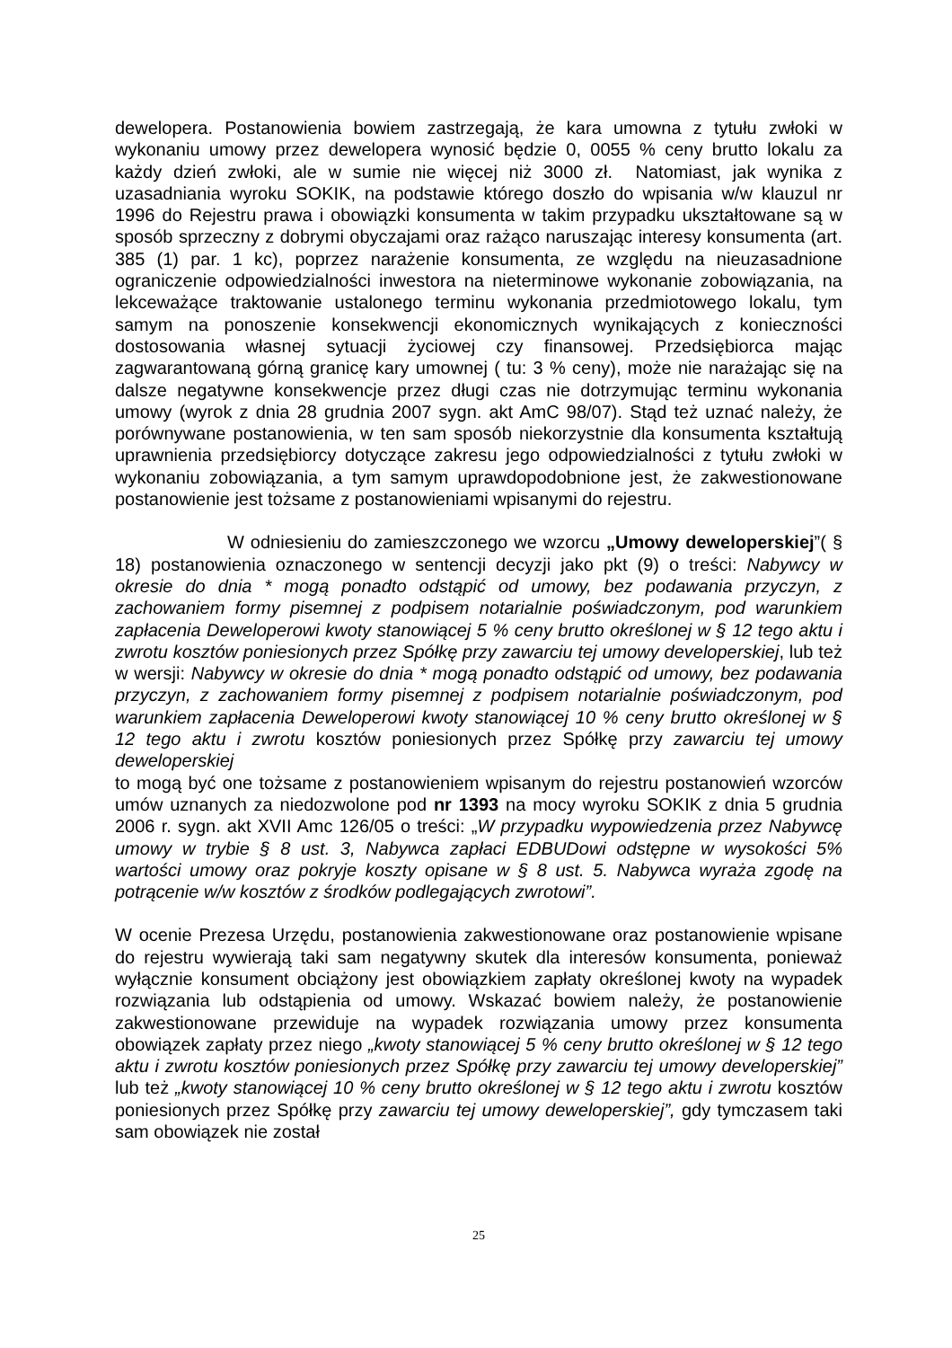dewelopera. Postanowienia bowiem zastrzegają, że kara umowna z tytułu zwłoki w wykonaniu umowy przez dewelopera wynosić będzie 0, 0055 % ceny brutto lokalu za każdy dzień zwłoki, ale w sumie nie więcej niż 3000 zł. Natomiast, jak wynika z uzasadniania wyroku SOKIK, na podstawie którego doszło do wpisania w/w klauzul nr 1996 do Rejestru prawa i obowiązki konsumenta w takim przypadku ukształtowane są w sposób sprzeczny z dobrymi obyczajami oraz rażąco naruszając interesy konsumenta (art. 385 (1) par. 1 kc), poprzez narażenie konsumenta, ze względu na nieuzasadnione ograniczenie odpowiedzialności inwestora na nieterminowe wykonanie zobowiązania, na lekceważące traktowanie ustalonego terminu wykonania przedmiotowego lokalu, tym samym na ponoszenie konsekwencji ekonomicznych wynikających z konieczności dostosowania własnej sytuacji życiowej czy finansowej. Przedsiębiorca mając zagwarantowaną górną granicę kary umownej ( tu: 3 % ceny), może nie narażając się na dalsze negatywne konsekwencje przez długi czas nie dotrzymując terminu wykonania umowy (wyrok z dnia 28 grudnia 2007 sygn. akt AmC 98/07). Stąd też uznać należy, że porównywane postanowienia, w ten sam sposób niekorzystnie dla konsumenta kształtują uprawnienia przedsiębiorcy dotyczące zakresu jego odpowiedzialności z tytułu zwłoki w wykonaniu zobowiązania, a tym samym uprawdopodobnione jest, że zakwestionowane postanowienie jest tożsame z postanowieniami wpisanymi do rejestru.
W odniesieniu do zamieszczonego we wzorcu „Umowy deweloperskiej”( § 18) postanowienia oznaczonego w sentencji decyzji jako pkt (9) o treści: Nabywcy w okresie do dnia * mogą ponadto odstąpić od umowy, bez podawania przyczyn, z zachowaniem formy pisemnej z podpisem notarialnie poświadczonym, pod warunkiem zapłacenia Deweloperowi kwoty stanowiącej 5 % ceny brutto określonej w § 12 tego aktu i zwrotu kosztów poniesionych przez Spółkę przy zawarciu tej umowy developerskiej, lub też w wersji: Nabywcy w okresie do dnia * mogą ponadto odstąpić od umowy, bez podawania przyczyn, z zachowaniem formy pisemnej z podpisem notarialnie poświadczonym, pod warunkiem zapłacenia Deweloperowi kwoty stanowiącej 10 % ceny brutto określonej w § 12 tego aktu i zwrotu kosztów poniesionych przez Spółkę przy zawarciu tej umowy deweloperskiej
to mogą być one tożsame z postanowieniem wpisanym do rejestru postanowień wzorców umów uznanych za niedozwolone pod nr 1393 na mocy wyroku SOKIK z dnia 5 grudnia 2006 r. sygn. akt XVII Amc 126/05 o treści: „W przypadku wypowiedzenia przez Nabywcę umowy w trybie § 8 ust. 3, Nabywca zapłaci EDBUDowi odstępne w wysokości 5% wartości umowy oraz pokryje koszty opisane w § 8 ust. 5. Nabywca wyraża zgodę na potrącenie w/w kosztów z środków podlegających zwrotowi”.
W ocenie Prezesa Urzędu, postanowienia zakwestionowane oraz postanowienie wpisane do rejestru wywierają taki sam negatywny skutek dla interesów konsumenta, ponieważ wyłącznie konsument obciążony jest obowiązkiem zapłaty określonej kwoty na wypadek rozwiązania lub odstąpienia od umowy. Wskazać bowiem należy, że postanowienie zakwestionowane przewiduje na wypadek rozwiązania umowy przez konsumenta obowiązek zapłaty przez niego „kwoty stanowiącej 5 % ceny brutto określonej w § 12 tego aktu i zwrotu kosztów poniesionych przez Spółkę przy zawarciu tej umowy developerskiej” lub też „kwoty stanowiącej 10 % ceny brutto określonej w § 12 tego aktu i zwrotu kosztów poniesionych przez Spółkę przy zawarciu tej umowy deweloperskiej”, gdy tymczasem taki sam obowiązek nie został
25